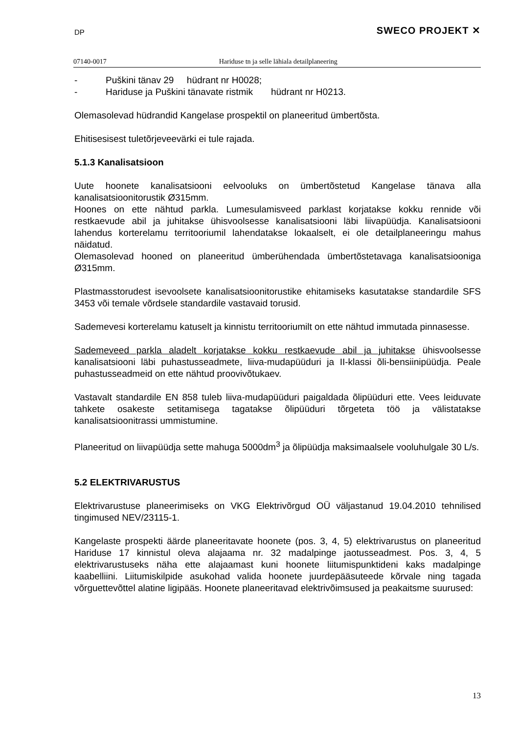DP SWECO PROJEKT ✕
07140-0017 Hariduse tn ja selle lähiala detailplaneering
- Puškini tänav 29 hüdrant nr H0028;
- Hariduse ja Puškini tänavate ristmik hüdrant nr H0213.
Olemasolevad hüdrandid Kangelase prospektil on planeeritud ümbertõsta.
Ehitisesisest tuletõrjeveevärki ei tule rajada.
5.1.3 Kanalisatsioon
Uute hoonete kanalisatsiooni eelvooluks on ümbertõstetud Kangelase tänava alla kanalisatsioonitorustik Ø315mm.
Hoones on ette nähtud parkla. Lumesulamisveed parklast korjatakse kokku rennide või restkaevude abil ja juhitakse ühisvoolsesse kanalisatsiooni läbi liivapüüdja. Kanalisatsiooni lahendus korterelamu territooriumil lahendatakse lokaalselt, ei ole detailplaneeringu mahus näidatud.
Olemasolevad hooned on planeeritud ümberühendada ümbertõstetavaga kanalisatsiooniga Ø315mm.
Plastmasstorudest isevoolsete kanalisatsioonitorustike ehitamiseks kasutatakse standardile SFS 3453 või temale võrdsele standardile vastavaid torusid.
Sademevesi korterelamu katuselt ja kinnistu territooriumilt on ette nähtud immutada pinnasesse.
Sademeveed parkla aladelt korjatakse kokku restkaevude abil ja juhitakse ühisvoolsesse kanalisatsiooni läbi puhastusseadmete, liiva-mudapüüduri ja II-klassi õli-bensiinipüüdja. Peale puhastusseadmeid on ette nähtud proovivõtukaev.
Vastavalt standardile EN 858 tuleb liiva-mudapüüduri paigaldada õlipüüduri ette. Vees leiduvate tahkete osakeste setitamisega tagatakse õlipüüduri tõrgeteta töö ja välistatakse kanalisatsioonitrassi ummistumine.
Planeeritud on liivapüüdja sette mahuga 5000dm<sup>3</sup> ja õlipüüdja maksimaalsele vooluhulgale 30 L/s.
5.2 ELEKTRIVARUSTUS
Elektrivarustuse planeerimiseks on VKG Elektrivõrgud OÜ väljastanud 19.04.2010 tehnilised tingimused NEV/23115-1.
Kangelaste prospekti äärde planeeritavate hoonete (pos. 3, 4, 5) elektrivarustus on planeeritud Hariduse 17 kinnistul oleva alajaama nr. 32 madalpinge jaotusseadmest. Pos. 3, 4, 5 elektrivarustuseks näha ette alajaamast kuni hoonete liitumispunktideni kaks madalpinge kaabelliini. Liitumiskilpide asukohad valida hoonete juurdepääsuteede kõrvale ning tagada võrguettevõttel alatine ligipääs. Hoonete planeeritavad elektrivõimsused ja peakaitsme suurused:
13